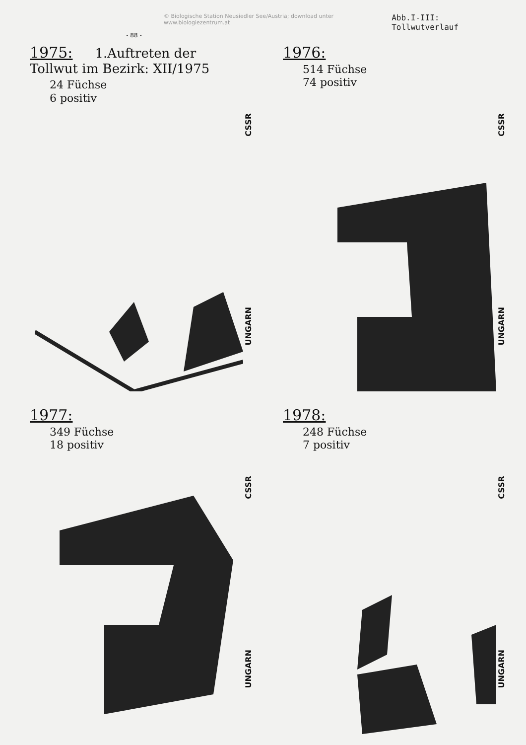© Biologische Station Neusiedler See/Austria; download unter www.biologiezentrum.at Abb.I-III: Tollwutverlauf
- 88 -
1975: 1.Auftreten der Tollwut im Bezirk: XII/1975
24 Füchse
6 positiv
CSSR
UNGARN
1976:
514 Füchse
74 positiv
CSSR
UNGARN
1977:
349 Füchse
18 positiv
CSSR
UNGARN
1978:
248 Füchse
7 positiv
CSSR
UNGARN